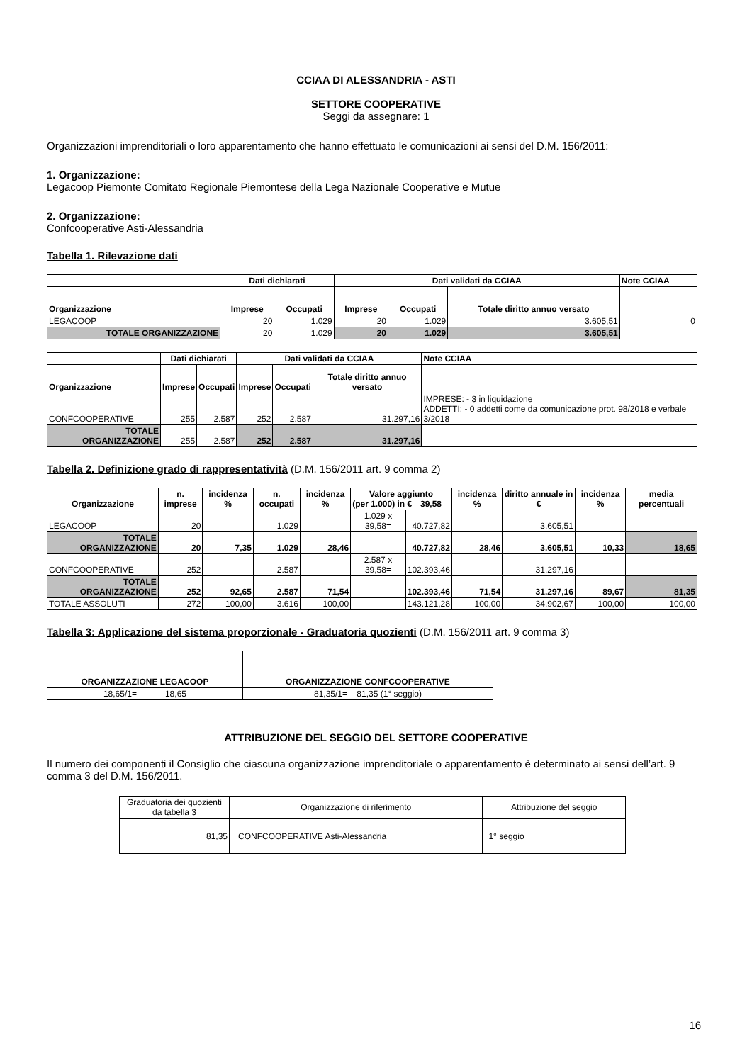CCIAA DI ALESSANDRIA - ASTI
SETTORE COOPERATIVE
Seggi da assegnare: 1
Organizzazioni imprenditoriali o loro apparentamento che hanno effettuato le comunicazioni ai sensi del D.M. 156/2011:
1. Organizzazione:
Legacoop Piemonte Comitato Regionale Piemontese della Lega Nazionale Cooperative e Mutue
2. Organizzazione:
Confcooperative Asti-Alessandria
Tabella 1. Rilevazione dati
| | Dati dichiarati | | Dati validati da CCIAA | | | Note CCIAA |
| Organizzazione | Imprese | Occupati | Imprese | Occupati | Totale diritto annuo versato | |
| LEGACOOP | 20 | 1.029 | 20 | 1.029 | 3.605,51 | 0 |
| TOTALE ORGANIZZAZIONE | 20 | 1.029 | 20 | 1.029 | 3.605,51 | |
| | Dati dichiarati | | Dati validati da CCIAA | | | Note CCIAA |
| Organizzazione | Imprese | Occupati | Imprese | Occupati | Totale diritto annuo versato | |
| CONFCOOPERATIVE | 255 | 2.587 | 252 | 2.587 | 31.297,16 | IMPRESE: - 3 in liquidazione ADDETTI: - 0 addetti come da comunicazione prot. 98/2018 e verbale 3/2018 |
| TOTALE ORGANIZZAZIONE | 255 | 2.587 | 252 | 2.587 | 31.297,16 | |
Tabella 2. Definizione grado di rappresentatività (D.M. 156/2011 art. 9 comma 2)
| Organizzazione | n. imprese | incidenza % | n. occupati | incidenza % | Valore aggiunto (per 1.000) in € 39,58 | | incidenza % | diritto annuale in € | incidenza % | media percentuali |
| --- | --- | --- | --- | --- | --- | --- | --- | --- | --- | --- |
| LEGACOOP | 20 | | 1.029 | | 1.029 x 39,58= | 40.727,82 | | 3.605,51 | | |
| TOTALE ORGANIZZAZIONE | 20 | 7,35 | 1.029 | 28,46 | | 40.727,82 | 28,46 | 3.605,51 | 10,33 | 18,65 |
| CONFCOOPERATIVE | 252 | | 2.587 | | 2.587 x 39,58= | 102.393,46 | | 31.297,16 | | |
| TOTALE ORGANIZZAZIONE | 252 | 92,65 | 2.587 | 71,54 | | 102.393,46 | 71,54 | 31.297,16 | 89,67 | 81,35 |
| TOTALE ASSOLUTI | 272 | 100,00 | 3.616 | 100,00 | | 143.121,28 | 100,00 | 34.902,67 | 100,00 | 100,00 |
Tabella 3: Applicazione del sistema proporzionale - Graduatoria quozienti (D.M. 156/2011 art. 9 comma 3)
| ORGANIZZAZIONE LEGACOOP | ORGANIZZAZIONE CONFCOOPERATIVE |
| --- | --- |
| 18,65/1= 18,65 | 81,35/1= 81,35 (1° seggio) |
ATTRIBUZIONE DEL SEGGIO DEL SETTORE COOPERATIVE
Il numero dei componenti il Consiglio che ciascuna organizzazione imprenditoriale o apparentamento è determinato ai sensi dell’art. 9 comma 3 del D.M. 156/2011.
| Graduatoria dei quozienti da tabella 3 | Organizzazione di riferimento | Attribuzione del seggio |
| 81,35 | CONFCOOPERATIVE Asti-Alessandria | 1° seggio |
16